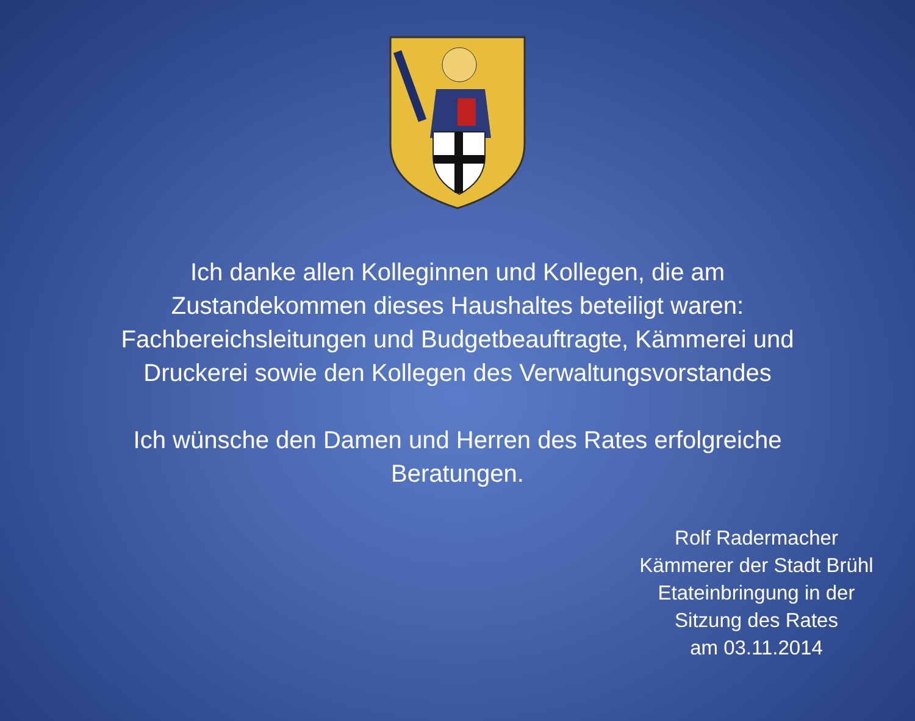Ich danke allen Kolleginnen und Kollegen, die am
Zustandekommen dieses Haushaltes beteiligt waren:
Fachbereichsleitungen und Budgetbeauftragte, Kämmerei und
Druckerei sowie den Kollegen des Verwaltungsvorstandes
Ich wünsche den Damen und Herren des Rates erfolgreiche
Beratungen.
Rolf Radermacher
Kämmerer der Stadt Brühl
Etateinbringung in der
Sitzung des Rates
am 03.11.2014